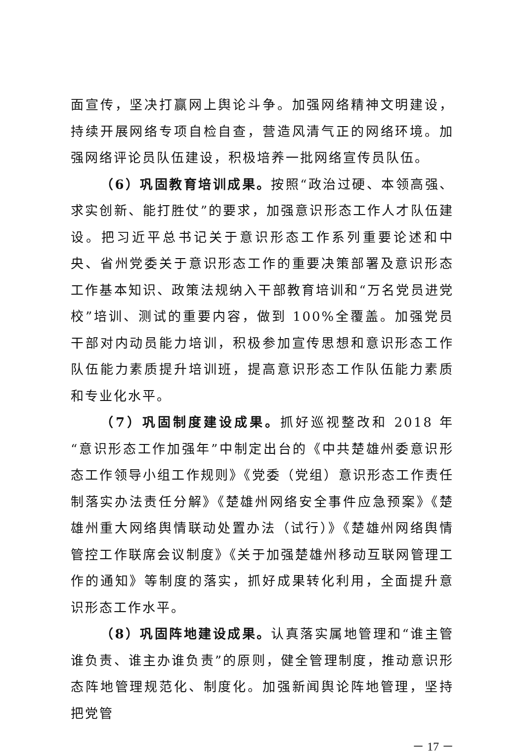面宣传，坚决打赢网上舆论斗争。加强网络精神文明建设，持续开展网络专项自检自查，营造风清气正的网络环境。加强网络评论员队伍建设，积极培养一批网络宣传员队伍。
（6）巩固教育培训成果。按照“政治过硬、本领高强、求实创新、能打胜仗”的要求，加强意识形态工作人才队伍建设。把习近平总书记关于意识形态工作系列重要论述和中央、省州党委关于意识形态工作的重要决策部署及意识形态工作基本知识、政策法规纳入干部教育培训和“万名党员进党校”培训、测试的重要内容，做到 100%全覆盖。加强党员干部对内动员能力培训，积极参加宣传思想和意识形态工作队伍能力素质提升培训班，提高意识形态工作队伍能力素质和专业化水平。
（7）巩固制度建设成果。抓好巡视整改和 2018 年“意识形态工作加强年”中制定出台的《中共楚雄州委意识形态工作领导小组工作规则》《党委（党组）意识形态工作责任制落实办法责任分解》《楚雄州网络安全事件应急预案》《楚雄州重大网络舆情联动处置办法（试行）》《楚雄州网络舆情管控工作联席会议制度》《关于加强楚雄州移动互联网管理工作的通知》等制度的落实，抓好成果转化利用，全面提升意识形态工作水平。
（8）巩固阵地建设成果。认真落实属地管理和“谁主管谁负责、谁主办谁负责”的原则，健全管理制度，推动意识形态阵地管理规范化、制度化。加强新闻舆论阵地管理，坚持把党管
－ 17 －